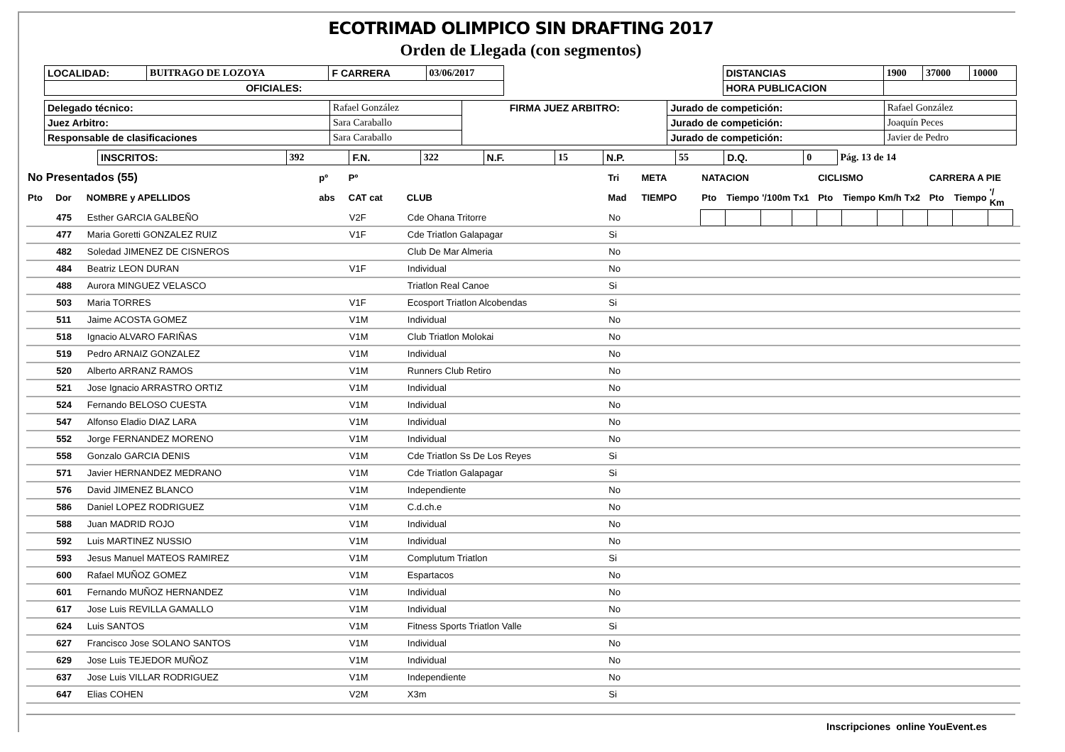ECOTRIMAD OLIMPICO SIN DRAFTING 2017
Orden de Llegada (con segmentos)
| LOCALIDAD: | BUITRAGO DE LOZOYA | F CARRERA | 03/06/2017 | | DISTANCIAS | 1900 | 37000 | 10000 |
| OFICIALES: | | | | | HORA PUBLICACION | | | |
| Delegado técnico: | Rafael González | FIRMA JUEZ ARBITRO: | Jurado de competición: | Rafael González |
| Juez Arbitro: | Sara Caraballo | | Jurado de competición: | Joaquín Peces |
| Responsable de clasificaciones | Sara Caraballo | | Jurado de competición: | Javier de Pedro |
| INSCRITOS: | 392 | F.N. | 322 | N.F. | 15 | N.P. | 55 | D.Q. | 0 | Pág. 13 de 14 |
| No Presentados (55) | | | pº | Pº | | Tri | META | NATACION | | | | CICLISMO | | | | CARRERA A PIE | | | |
| --- | --- | --- | --- | --- | --- | --- | --- | --- | --- | --- | --- | --- | --- | --- | --- | --- | --- | --- | --- |
| Pto | Dor | NOMBRE y APELLIDOS | abs | CAT cat | CLUB | Mad | TIEMPO | Pto | Tiempo | '/100m | Tx1 | Pto | Tiempo | Km/h | Tx2 | Pto | Tiempo | '/ Km | |
| | 475 | Esther GARCIA GALBEÑO | | V2F | Cde Ohana Tritorre | No | | | | | | | | | | | | | |
| | 477 | Maria Goretti GONZALEZ RUIZ | | V1F | Cde Triatlon Galapagar | Si | | | | | | | | | | | | | |
| | 482 | Soledad JIMENEZ DE CISNEROS | | | Club De Mar Almeria | No | | | | | | | | | | | | | |
| | 484 | Beatriz LEON DURAN | | V1F | Individual | No | | | | | | | | | | | | | |
| | 488 | Aurora MINGUEZ VELASCO | | | Triatlon Real Canoe | Si | | | | | | | | | | | | | |
| | 503 | Maria TORRES | | V1F | Ecosport Triatlon Alcobendas | Si | | | | | | | | | | | | | |
| | 511 | Jaime ACOSTA GOMEZ | | V1M | Individual | No | | | | | | | | | | | | | |
| | 518 | Ignacio ALVARO FARIÑAS | | V1M | Club Triatlon Molokai | No | | | | | | | | | | | | | |
| | 519 | Pedro ARNAIZ GONZALEZ | | V1M | Individual | No | | | | | | | | | | | | | |
| | 520 | Alberto ARRANZ RAMOS | | V1M | Runners Club Retiro | No | | | | | | | | | | | | | |
| | 521 | Jose Ignacio ARRASTRO ORTIZ | | V1M | Individual | No | | | | | | | | | | | | | |
| | 524 | Fernando BELOSO CUESTA | | V1M | Individual | No | | | | | | | | | | | | | |
| | 547 | Alfonso Eladio DIAZ LARA | | V1M | Individual | No | | | | | | | | | | | | | |
| | 552 | Jorge FERNANDEZ MORENO | | V1M | Individual | No | | | | | | | | | | | | | |
| | 558 | Gonzalo GARCIA DENIS | | V1M | Cde Triatlon Ss De Los Reyes | Si | | | | | | | | | | | | | |
| | 571 | Javier HERNANDEZ MEDRANO | | V1M | Cde Triatlon Galapagar | Si | | | | | | | | | | | | | |
| | 576 | David JIMENEZ BLANCO | | V1M | Independiente | No | | | | | | | | | | | | | |
| | 586 | Daniel LOPEZ RODRIGUEZ | | V1M | C.d.ch.e | No | | | | | | | | | | | | | |
| | 588 | Juan MADRID ROJO | | V1M | Individual | No | | | | | | | | | | | | | |
| | 592 | Luis MARTINEZ NUSSIO | | V1M | Individual | No | | | | | | | | | | | | | |
| | 593 | Jesus Manuel MATEOS RAMIREZ | | V1M | Complutum Triatlon | Si | | | | | | | | | | | | | |
| | 600 | Rafael MUÑOZ GOMEZ | | V1M | Espartacos | No | | | | | | | | | | | | | |
| | 601 | Fernando MUÑOZ HERNANDEZ | | V1M | Individual | No | | | | | | | | | | | | | |
| | 617 | Jose Luis REVILLA GAMALLO | | V1M | Individual | No | | | | | | | | | | | | | |
| | 624 | Luis SANTOS | | V1M | Fitness Sports Triatlon Valle | Si | | | | | | | | | | | | | |
| | 627 | Francisco Jose SOLANO SANTOS | | V1M | Individual | No | | | | | | | | | | | | | |
| | 629 | Jose Luis TEJEDOR MUÑOZ | | V1M | Individual | No | | | | | | | | | | | | | |
| | 637 | Jose Luis VILLAR RODRIGUEZ | | V1M | Independiente | No | | | | | | | | | | | | | |
| | 647 | Elias COHEN | | V2M | X3m | Si | | | | | | | | | | | | | |
Inscripciones online YouEvent.es